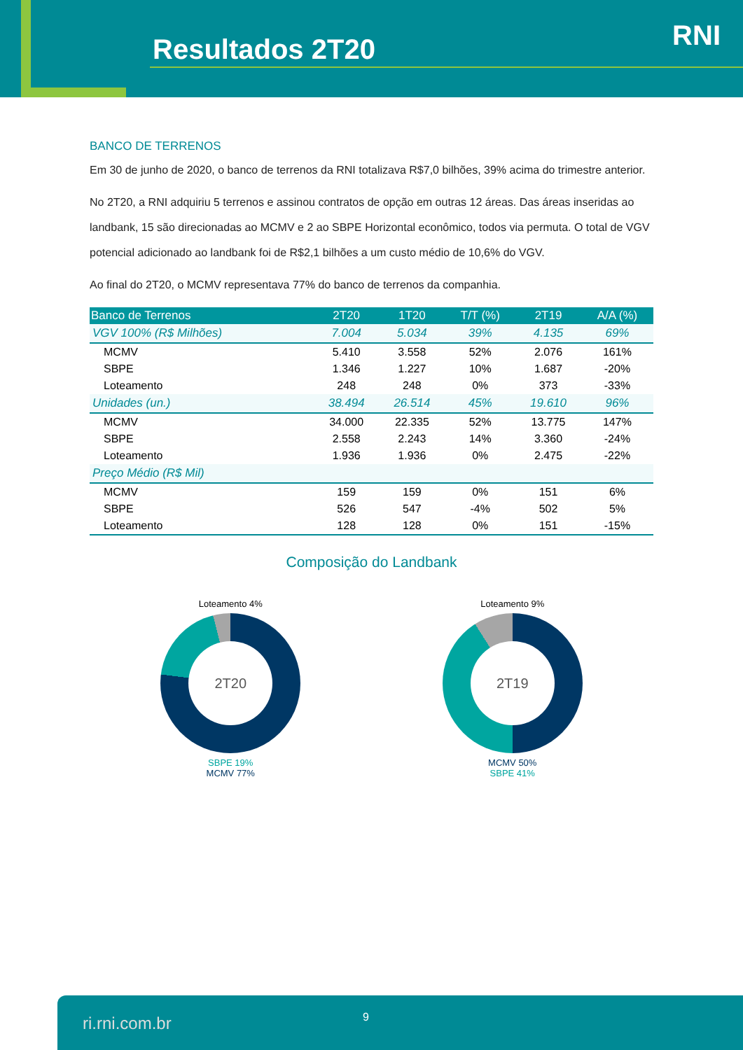Resultados 2T20 RNI
BANCO DE TERRENOS
Em 30 de junho de 2020, o banco de terrenos da RNI totalizava R$7,0 bilhões, 39% acima do trimestre anterior.
No 2T20, a RNI adquiriu 5 terrenos e assinou contratos de opção em outras 12 áreas. Das áreas inseridas ao landbank, 15 são direcionadas ao MCMV e 2 ao SBPE Horizontal econômico, todos via permuta. O total de VGV potencial adicionado ao landbank foi de R$2,1 bilhões a um custo médio de 10,6% do VGV.
Ao final do 2T20, o MCMV representava 77% do banco de terrenos da companhia.
| Banco de Terrenos | 2T20 | 1T20 | T/T (%) | 2T19 | A/A (%) |
| --- | --- | --- | --- | --- | --- |
| VGV 100% (R$ Milhões) | 7.004 | 5.034 | 39% | 4.135 | 69% |
| MCMV | 5.410 | 3.558 | 52% | 2.076 | 161% |
| SBPE | 1.346 | 1.227 | 10% | 1.687 | -20% |
| Loteamento | 248 | 248 | 0% | 373 | -33% |
| Unidades (un.) | 38.494 | 26.514 | 45% | 19.610 | 96% |
| MCMV | 34.000 | 22.335 | 52% | 13.775 | 147% |
| SBPE | 2.558 | 2.243 | 14% | 3.360 | -24% |
| Loteamento | 1.936 | 1.936 | 0% | 2.475 | -22% |
| Preço Médio (R$ Mil) | | | | | |
| MCMV | 159 | 159 | 0% | 151 | 6% |
| SBPE | 526 | 547 | -4% | 502 | 5% |
| Loteamento | 128 | 128 | 0% | 151 | -15% |
Composição do Landbank
Loteamento 4%
2T20
SBPE 19%
MCMV 77%
Loteamento 9%
2T19
MCMV 50%
SBPE 41%
ri.rni.com.br 9